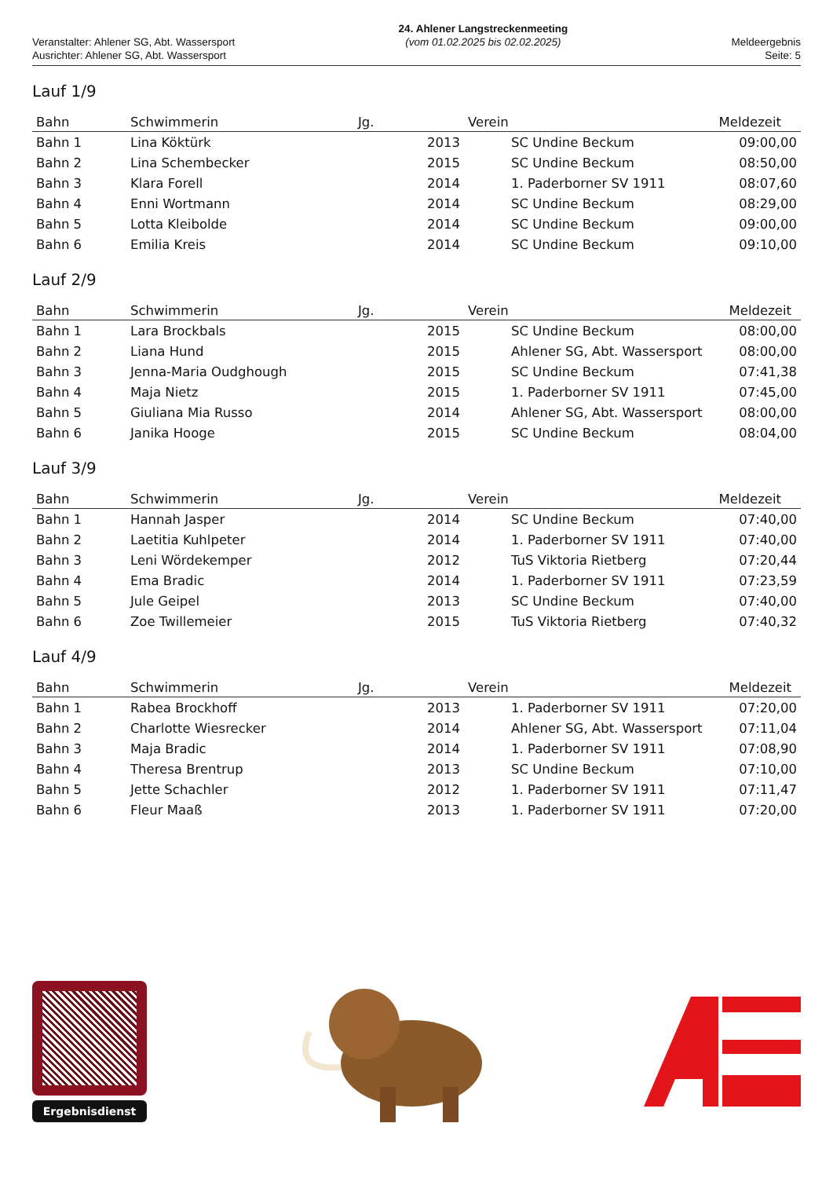Veranstalter: Ahlener SG, Abt. Wassersport
Ausrichter: Ahlener SG, Abt. Wassersport
24. Ahlener Langstreckenmeeting
(vom 01.02.2025 bis 02.02.2025)
Meldeergebnis
Seite: 5
Lauf 1/9
| Bahn | Schwimmerin | Jg. | Verein | Meldezeit |
| --- | --- | --- | --- | --- |
| Bahn 1 | Lina Köktürk | 2013 | SC Undine Beckum | 09:00,00 |
| Bahn 2 | Lina Schembecker | 2015 | SC Undine Beckum | 08:50,00 |
| Bahn 3 | Klara Forell | 2014 | 1. Paderborner SV 1911 | 08:07,60 |
| Bahn 4 | Enni Wortmann | 2014 | SC Undine Beckum | 08:29,00 |
| Bahn 5 | Lotta Kleibolde | 2014 | SC Undine Beckum | 09:00,00 |
| Bahn 6 | Emilia Kreis | 2014 | SC Undine Beckum | 09:10,00 |
Lauf 2/9
| Bahn | Schwimmerin | Jg. | Verein | Meldezeit |
| --- | --- | --- | --- | --- |
| Bahn 1 | Lara Brockbals | 2015 | SC Undine Beckum | 08:00,00 |
| Bahn 2 | Liana Hund | 2015 | Ahlener SG, Abt. Wassersport | 08:00,00 |
| Bahn 3 | Jenna-Maria Oudghough | 2015 | SC Undine Beckum | 07:41,38 |
| Bahn 4 | Maja Nietz | 2015 | 1. Paderborner SV 1911 | 07:45,00 |
| Bahn 5 | Giuliana Mia Russo | 2014 | Ahlener SG, Abt. Wassersport | 08:00,00 |
| Bahn 6 | Janika Hooge | 2015 | SC Undine Beckum | 08:04,00 |
Lauf 3/9
| Bahn | Schwimmerin | Jg. | Verein | Meldezeit |
| --- | --- | --- | --- | --- |
| Bahn 1 | Hannah Jasper | 2014 | SC Undine Beckum | 07:40,00 |
| Bahn 2 | Laetitia Kuhlpeter | 2014 | 1. Paderborner SV 1911 | 07:40,00 |
| Bahn 3 | Leni Wördekemper | 2012 | TuS Viktoria Rietberg | 07:20,44 |
| Bahn 4 | Ema Bradic | 2014 | 1. Paderborner SV 1911 | 07:23,59 |
| Bahn 5 | Jule Geipel | 2013 | SC Undine Beckum | 07:40,00 |
| Bahn 6 | Zoe Twillemeier | 2015 | TuS Viktoria Rietberg | 07:40,32 |
Lauf 4/9
| Bahn | Schwimmerin | Jg. | Verein | Meldezeit |
| --- | --- | --- | --- | --- |
| Bahn 1 | Rabea Brockhoff | 2013 | 1. Paderborner SV 1911 | 07:20,00 |
| Bahn 2 | Charlotte Wiesrecker | 2014 | Ahlener SG, Abt. Wassersport | 07:11,04 |
| Bahn 3 | Maja Bradic | 2014 | 1. Paderborner SV 1911 | 07:08,90 |
| Bahn 4 | Theresa Brentrup | 2013 | SC Undine Beckum | 07:10,00 |
| Bahn 5 | Jette Schachler | 2012 | 1. Paderborner SV 1911 | 07:11,47 |
| Bahn 6 | Fleur Maaß | 2013 | 1. Paderborner SV 1911 | 07:20,00 |
Ergebnisdienst